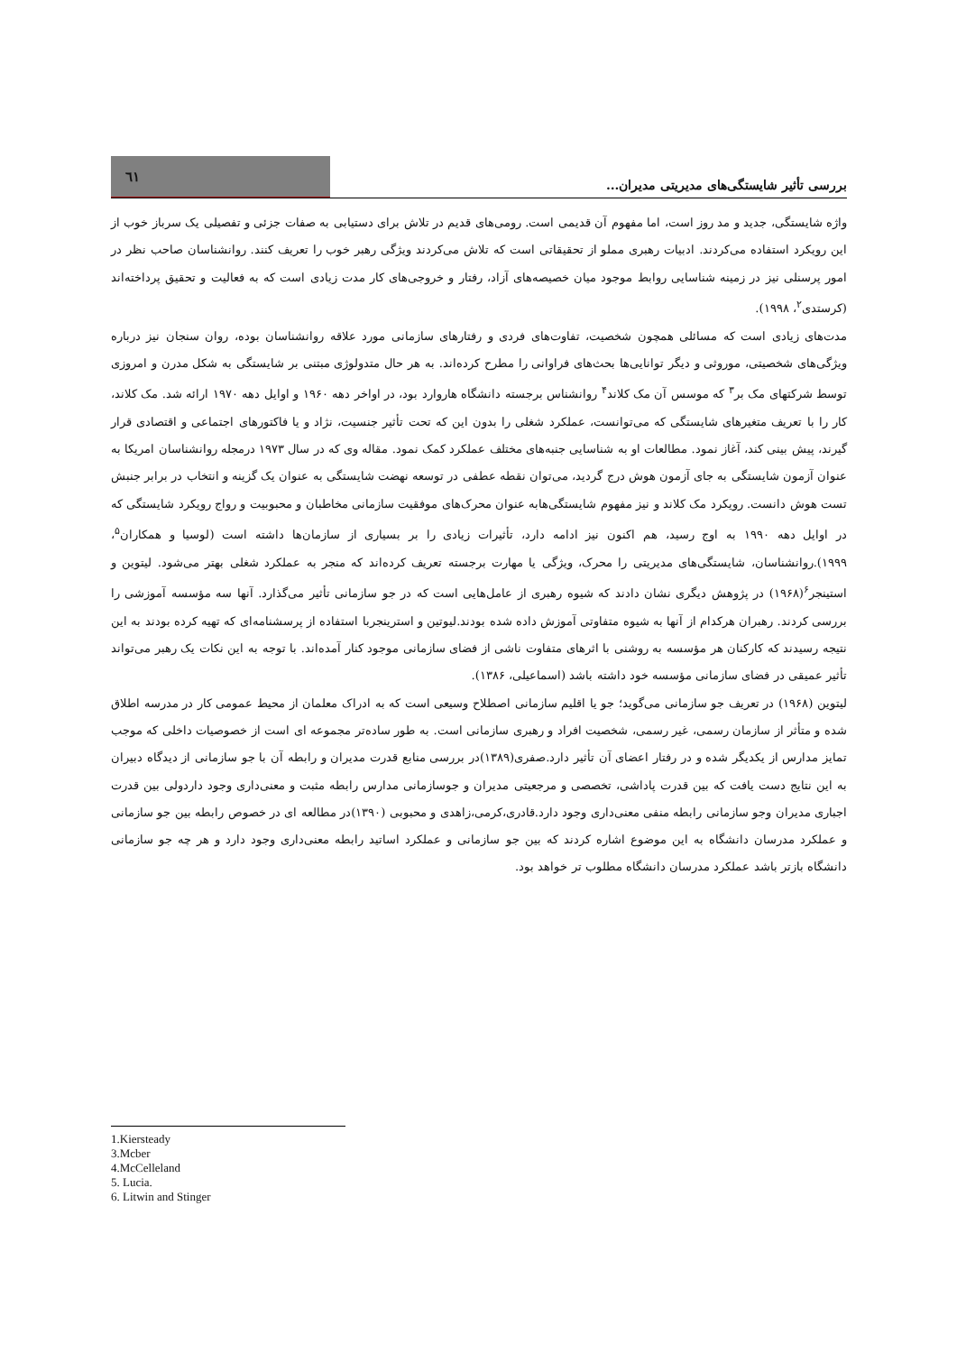بررسی تأثیر شایستگی‌های مدیریتی مدیران...
٦١
واژه شایستگی، جدید و مد روز است، اما مفهوم آن قدیمی است. رومی‌های قدیم در تلاش برای دستیابی به صفات جزئی و تفصیلی یک سرباز خوب از این رویکرد استفاده می‌کردند. ادبیات رهبری مملو از تحقیقاتی است که تلاش می‌کردند ویژگی رهبر خوب را تعریف کنند. روانشناسان صاحب نظر در امور پرسنلی نیز در زمینه شناسایی روابط موجود میان خصیصه‌های آزاد، رفتار و خروجی‌های کار مدت زیادی است که به فعالیت و تحقیق پرداخته‌اند (کرستدی<sup>۲</sup>، ۱۹۹۸).
مدت‌های زیادی است که مسائلی همچون شخصیت، تفاوت‌های فردی و رفتارهای سازمانی مورد علاقه روانشناسان بوده، روان سنجان نیز درباره ویژگی‌های شخصیتی، موروثی و دیگر توانایی‌ها بحث‌های فراوانی را مطرح کرده‌اند. به هر حال متدولوژی مبتنی بر شایستگی به شکل مدرن و امروزی توسط شرکتهای مک بر<sup>۳</sup> که موسس آن مک کلاند<sup>۴</sup> روانشناس برجسته دانشگاه هاروارد بود، در اواخر دهه ۱۹۶۰ و اوایل دهه ۱۹۷۰ ارائه شد. مک کلاند، کار را با تعریف متغیرهای شایستگی که می‌توانست، عملکرد شغلی را بدون این که تحت تأثیر جنسیت، نژاد و یا فاکتورهای اجتماعی و اقتصادی قرار گیرند، پیش بینی کند، آغاز نمود. مطالعات او به شناسایی جنبه‌های مختلف عملکرد کمک نمود. مقاله وی که در سال ۱۹۷۳ درمجله روانشناسان امریکا به عنوان آزمون شایستگی به جای آزمون هوش درج گردید، می‌توان نقطه عطفی در توسعه نهضت شایستگی به عنوان یک گزینه و انتخاب در برابر جنبش تست هوش دانست. رویکرد مک کلاند و نیز مفهوم شایستگی‌هابه عنوان محرک‌های موفقیت سازمانی مخاطبان و محبوبیت و رواج رویکرد شایستگی که در اوایل دهه ۱۹۹۰ به اوج رسید، هم اکنون نیز ادامه دارد، تأثیرات زیادی را بر بسیاری از سازمان‌ها داشته است (لوسیا و همکاران<sup>۵</sup>، ۱۹۹۹).روانشناسان، شایستگی‌های مدیریتی را محرک، ویژگی یا مهارت برجسته تعریف کرده‌اند که منجر به عملکرد شغلی بهتر می‌شود. لیتوین و استینجر<sup>۶</sup>(۱۹۶۸) در پژوهش دیگری نشان دادند که شیوه رهبری از عامل‌هایی است که در جو سازمانی تأثیر می‌گذارد. آنها سه مؤسسه آموزشی را بررسی کردند. رهبران هرکدام از آنها به شیوه متفاوتی آموزش داده شده بودند.لیوتین و استرینجربا استفاده از پرسشنامه‌ای که تهیه کرده بودند به این نتیجه رسیدند که کارکنان هر مؤسسه به روشنی با اثرهای متفاوت ناشی از فضای سازمانی موجود کنار آمده‌اند. با توجه به این نکات یک رهبر می‌تواند تأثیر عمیقی در فضای سازمانی مؤسسه خود داشته باشد (اسماعیلی، ۱۳۸۶).
لیتوین (۱۹۶۸) در تعریف جو سازمانی می‌گوید؛ جو یا اقلیم سازمانی اصطلاح وسیعی است که به ادراک معلمان از محیط عمومی کار در مدرسه اطلاق شده و متأثر از سازمان رسمی، غیر رسمی، شخصیت افراد و رهبری سازمانی است. به طور ساده‌تر مجموعه ای است از خصوصیات داخلی که موجب تمایز مدارس از یکدیگر شده و در رفتار اعضای آن تأثیر دارد.صفری(۱۳۸۹)در بررسی منابع قدرت مدیران و رابطه آن با جو سازمانی از دیدگاه دبیران به این نتایج دست یافت که بین قدرت پاداشی، تخصصی و مرجعیتی مدیران و جوسازمانی مدارس رابطه مثبت و معنی‌داری وجود داردولی بین قدرت اجباری مدیران وجو سازمانی رابطه منفی معنی‌داری وجود دارد.قادری،کرمی،زاهدی و محبوبی (۱۳۹۰)در مطالعه ای در خصوص رابطه بین جو سازمانی و عملکرد مدرسان دانشگاه به این موضوع اشاره کردند که بین جو سازمانی و عملکرد اساتید رابطه معنی‌داری وجود دارد و هر چه جو سازمانی دانشگاه بازتر باشد عملکرد مدرسان دانشگاه مطلوب تر خواهد بود.
1.Kiersteady
3.Mcber
4.McCelleland
5. Lucia.
6. Litwin and Stinger